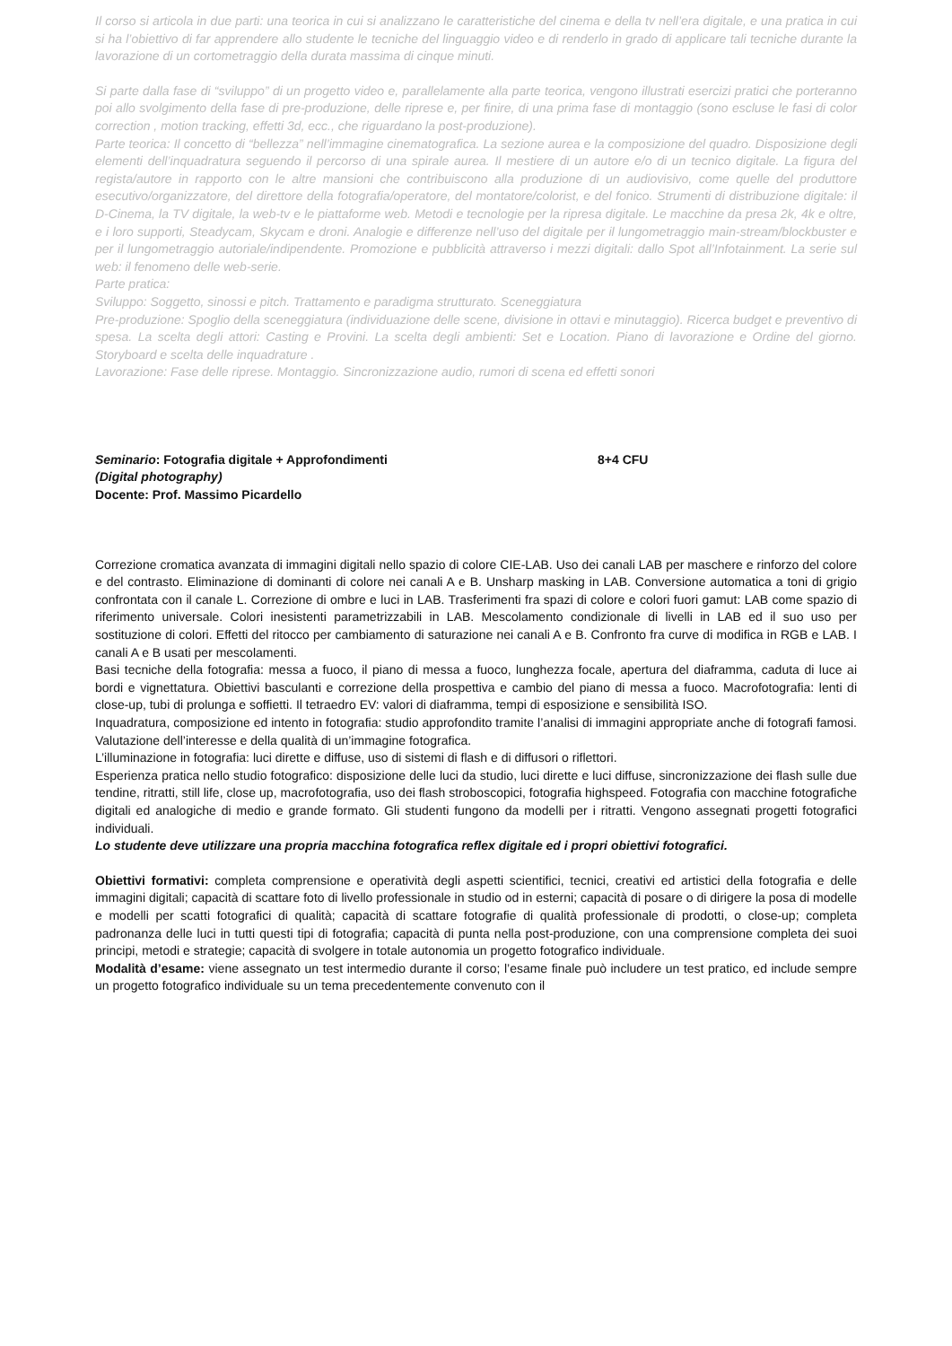Il corso si articola in due parti: una teorica in cui si analizzano le caratteristiche del cinema e della tv nell’era digitale, e una pratica in cui si ha l’obiettivo di far apprendere allo studente le tecniche del linguaggio video e di renderlo in grado di applicare tali tecniche durante la lavorazione di un cortometraggio della durata massima di cinque minuti.
Si parte dalla fase di “sviluppo” di un progetto video e, parallelamente alla parte teorica, vengono illustrati esercizi pratici che porteranno poi allo svolgimento della fase di pre-produzione, delle riprese e, per finire, di una prima fase di montaggio (sono escluse le fasi di color correction , motion tracking, effetti 3d, ecc., che riguardano la post-produzione).
Parte teorica: Il concetto di “bellezza” nell’immagine cinematografica. La sezione aurea e la composizione del quadro. Disposizione degli elementi dell’inquadratura seguendo il percorso di una spirale aurea. Il mestiere di un autore e/o di un tecnico digitale. La figura del regista/autore in rapporto con le altre mansioni che contribuiscono alla produzione di un audiovisivo, come quelle del produttore esecutivo/organizzatore, del direttore della fotografia/operatore, del montatore/colorist, e del fonico. Strumenti di distribuzione digitale: il D-Cinema, la TV digitale, la web-tv e le piattaforme web. Metodi e tecnologie per la ripresa digitale. Le macchine da presa 2k, 4k e oltre, e i loro supporti, Steadycam, Skycam e droni. Analogie e differenze nell’uso del digitale per il lungometraggio main-stream/blockbuster e per il lungometraggio autoriale/indipendente. Promozione e pubblicità attraverso i mezzi digitali: dallo Spot all’Infotainment. La serie sul web: il fenomeno delle web-serie.
Parte pratica:
Sviluppo: Soggetto, sinossi e pitch. Trattamento e paradigma strutturato. Sceneggiatura
Pre-produzione: Spoglio della sceneggiatura (individuazione delle scene, divisione in ottavi e minutaggio). Ricerca budget e preventivo di spesa. La scelta degli attori: Casting e Provini. La scelta degli ambienti: Set e Location. Piano di lavorazione e Ordine del giorno. Storyboard e scelta delle inquadrature .
Lavorazione: Fase delle riprese. Montaggio. Sincronizzazione audio, rumori di scena ed effetti sonori
Seminario: Fotografia digitale + Approfondimenti 8+4 CFU
(Digital photography)
Docente: Prof. Massimo Picardello
Correzione cromatica avanzata di immagini digitali nello spazio di colore CIE-LAB. Uso dei canali LAB per maschere e rinforzo del colore e del contrasto. Eliminazione di dominanti di colore nei canali A e B. Unsharp masking in LAB. Conversione automatica a toni di grigio confrontata con il canale L. Correzione di ombre e luci in LAB. Trasferimenti fra spazi di colore e colori fuori gamut: LAB come spazio di riferimento universale. Colori inesistenti parametrizzabili in LAB. Mescolamento condizionale di livelli in LAB ed il suo uso per sostituzione di colori. Effetti del ritocco per cambiamento di saturazione nei canali A e B. Confronto fra curve di modifica in RGB e LAB. I canali A e B usati per mescolamenti.
Basi tecniche della fotografia: messa a fuoco, il piano di messa a fuoco, lunghezza focale, apertura del diaframma, caduta di luce ai bordi e vignettatura. Obiettivi basculanti e correzione della prospettiva e cambio del piano di messa a fuoco. Macrofotografia: lenti di close-up, tubi di prolunga e soffietti. Il tetraedro EV: valori di diaframma, tempi di esposizione e sensibilità ISO.
Inquadratura, composizione ed intento in fotografia: studio approfondito tramite l’analisi di immagini appropriate anche di fotografi famosi. Valutazione dell’interesse e della qualità di un’immagine fotografica.
L’illuminazione in fotografia: luci dirette e diffuse, uso di sistemi di flash e di diffusori o riflettori.
Esperienza pratica nello studio fotografico: disposizione delle luci da studio, luci dirette e luci diffuse, sincronizzazione dei flash sulle due tendine, ritratti, still life, close up, macrofotografia, uso dei flash stroboscopici, fotografia highspeed. Fotografia con macchine fotografiche digitali ed analogiche di medio e grande formato. Gli studenti fungono da modelli per i ritratti. Vengono assegnati progetti fotografici individuali.
Lo studente deve utilizzare una propria macchina fotografica reflex digitale ed i propri obiettivi fotografici.
Obiettivi formativi: completa comprensione e operatività degli aspetti scientifici, tecnici, creativi ed artistici della fotografia e delle immagini digitali; capacità di scattare foto di livello professionale in studio od in esterni; capacità di posare o di dirigere la posa di modelle e modelli per scatti fotografici di qualità; capacità di scattare fotografie di qualità professionale di prodotti, o close-up; completa padronanza delle luci in tutti questi tipi di fotografia; capacità di punta nella post-produzione, con una comprensione completa dei suoi principi, metodi e strategie; capacità di svolgere in totale autonomia un progetto fotografico individuale.
Modalità d’esame: viene assegnato un test intermedio durante il corso; l’esame finale può includere un test pratico, ed include sempre un progetto fotografico individuale su un tema precedentemente convenuto con il